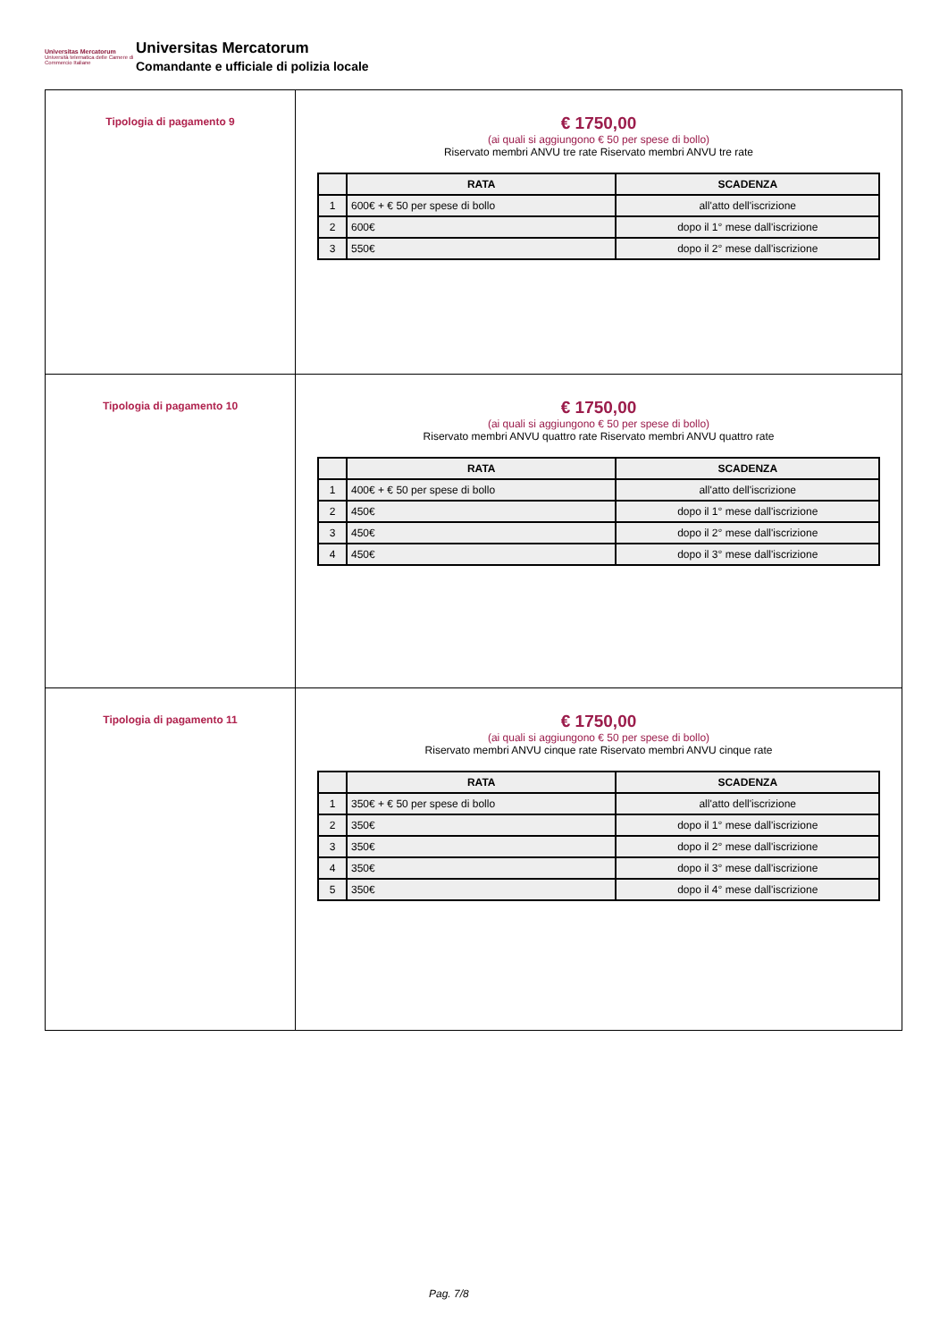Universitas Mercatorum
Università telematica delle Camere di Commercio Italiane
Universitas Mercatorum
Comandante e ufficiale di polizia locale
| Tipologia di pagamento 9 | € 1750,00 (ai quali si aggiungono € 50 per spese di bollo) Riservato membri ANVU tre rate Riservato membri ANVU tre rate / / RATA / SCADENZA / / --- / --- / --- / / 1 / 600€ + € 50 per spese di bollo / all'atto dell'iscrizione / / 2 / 600€ / dopo il 1° mese dall'iscrizione / / 3 / 550€ / dopo il 2° mese dall'iscrizione / |
| Tipologia di pagamento 10 | € 1750,00 (ai quali si aggiungono € 50 per spese di bollo) Riservato membri ANVU quattro rate Riservato membri ANVU quattro rate / / RATA / SCADENZA / / --- / --- / --- / / 1 / 400€ + € 50 per spese di bollo / all'atto dell'iscrizione / / 2 / 450€ / dopo il 1° mese dall'iscrizione / / 3 / 450€ / dopo il 2° mese dall'iscrizione / / 4 / 450€ / dopo il 3° mese dall'iscrizione / |
| Tipologia di pagamento 11 | € 1750,00 (ai quali si aggiungono € 50 per spese di bollo) Riservato membri ANVU cinque rate Riservato membri ANVU cinque rate / / RATA / SCADENZA / / --- / --- / --- / / 1 / 350€ + € 50 per spese di bollo / all'atto dell'iscrizione / / 2 / 350€ / dopo il 1° mese dall'iscrizione / / 3 / 350€ / dopo il 2° mese dall'iscrizione / / 4 / 350€ / dopo il 3° mese dall'iscrizione / / 5 / 350€ / dopo il 4° mese dall'iscrizione / |
Pag. 7/8